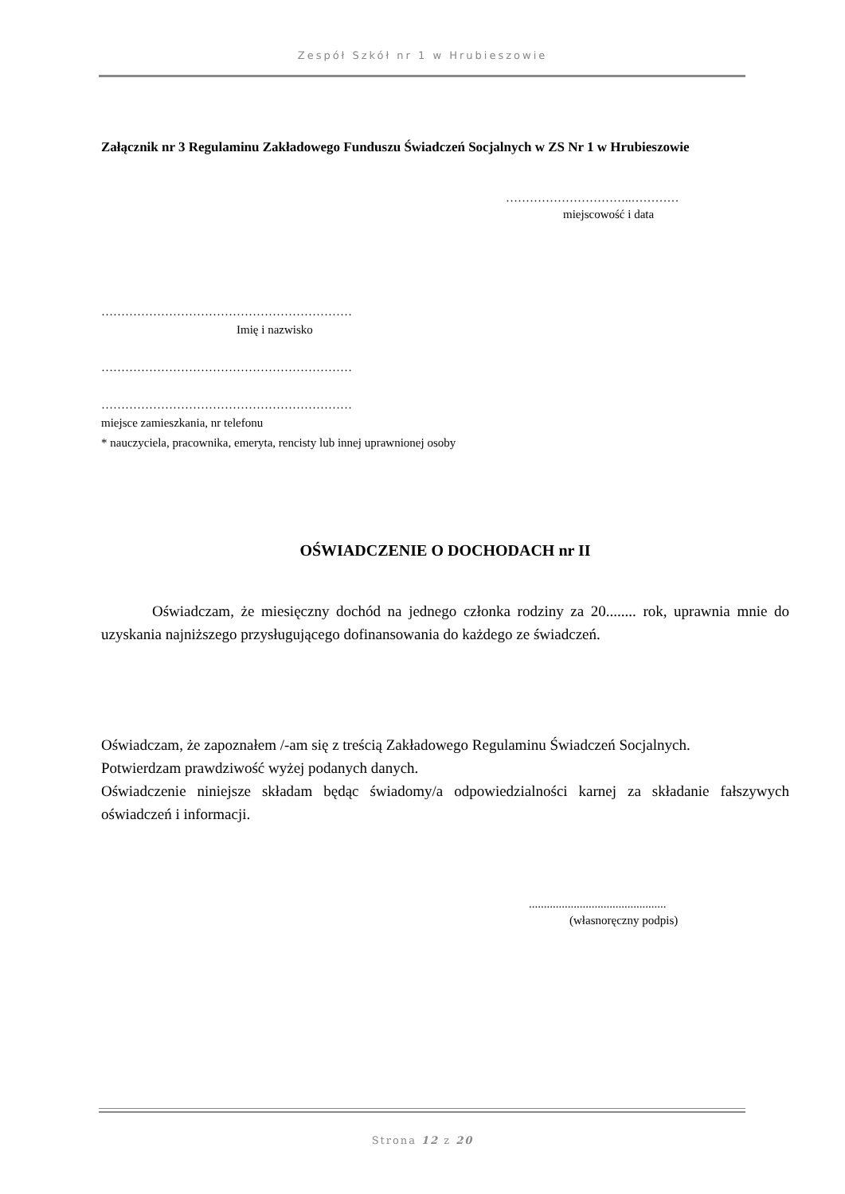Zespół Szkół nr 1 w Hrubieszowie
Załącznik nr 3 Regulaminu Zakładowego Funduszu Świadczeń Socjalnych w ZS Nr 1 w Hrubieszowie
…………………………..…………
miejscowość i data
………………………………………………………
Imię i nazwisko
………………………………………………………
………………………………………………………
miejsce zamieszkania, nr telefonu
* nauczyciela, pracownika, emeryta, rencisty lub innej uprawnionej osoby
OŚWIADCZENIE O DOCHODACH nr II
Oświadczam, że miesięczny dochód na jednego członka rodziny za 20........ rok, uprawnia mnie do uzyskania najniższego przysługującego dofinansowania do każdego ze świadczeń.
Oświadczam, że zapoznałem /-am się z treścią Zakładowego Regulaminu Świadczeń Socjalnych.
Potwierdzam prawdziwość wyżej podanych danych.
Oświadczenie niniejsze składam będąc świadomy/a odpowiedzialności karnej za składanie fałszywych oświadczeń i informacji.
..............................................
(własnoręczny podpis)
Strona 12 z 20